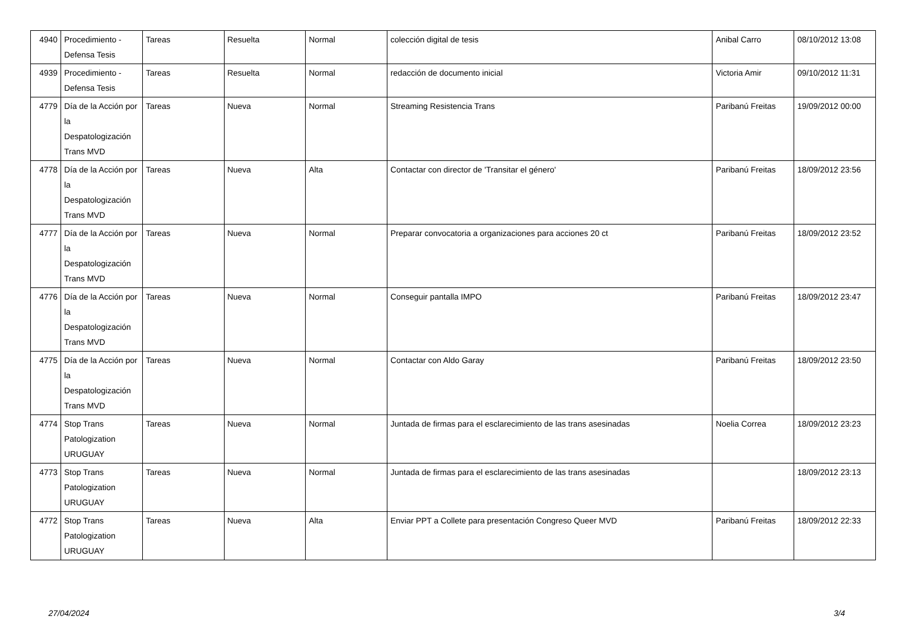| 4940 | Procedimiento - Defensa Tesis | Tareas | Resuelta | Normal | colección digital de tesis | Anibal Carro | 08/10/2012 13:08 |
| 4939 | Procedimiento - Defensa Tesis | Tareas | Resuelta | Normal | redacción de documento inicial | Victoria Amir | 09/10/2012 11:31 |
| 4779 | Día de la Acción por la Despatologización Trans MVD | Tareas | Nueva | Normal | Streaming Resistencia Trans | Paribanú Freitas | 19/09/2012 00:00 |
| 4778 | Día de la Acción por la Despatologización Trans MVD | Tareas | Nueva | Alta | Contactar con director de 'Transitar el género' | Paribanú Freitas | 18/09/2012 23:56 |
| 4777 | Día de la Acción por la Despatologización Trans MVD | Tareas | Nueva | Normal | Preparar convocatoria a organizaciones para acciones 20 ct | Paribanú Freitas | 18/09/2012 23:52 |
| 4776 | Día de la Acción por la Despatologización Trans MVD | Tareas | Nueva | Normal | Conseguir pantalla IMPO | Paribanú Freitas | 18/09/2012 23:47 |
| 4775 | Día de la Acción por la Despatologización Trans MVD | Tareas | Nueva | Normal | Contactar con Aldo Garay | Paribanú Freitas | 18/09/2012 23:50 |
| 4774 | Stop Trans Patologization URUGUAY | Tareas | Nueva | Normal | Juntada de firmas para el esclarecimiento de las trans asesinadas | Noelia Correa | 18/09/2012 23:23 |
| 4773 | Stop Trans Patologization URUGUAY | Tareas | Nueva | Normal | Juntada de firmas para el esclarecimiento de las trans asesinadas | | 18/09/2012 23:13 |
| 4772 | Stop Trans Patologization URUGUAY | Tareas | Nueva | Alta | Enviar PPT a Collete para presentación Congreso Queer MVD | Paribanú Freitas | 18/09/2012 22:33 |
27/04/2024 3/4